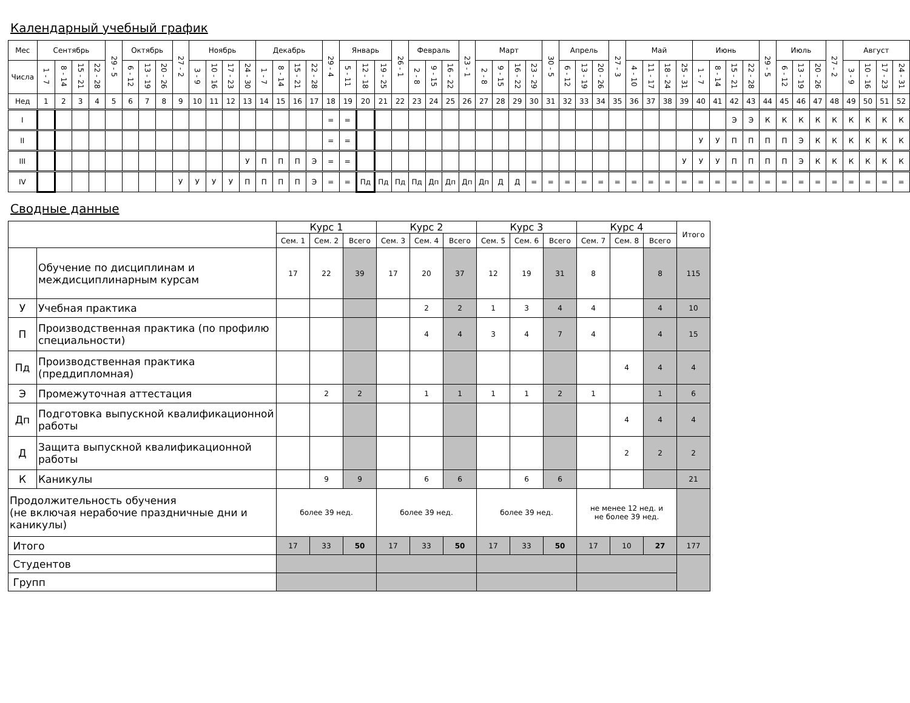Календарный учебный график
| Мес | Сентябрь | | | | 29 - 5 | Октябрь | | | 27 - 2 | Ноябрь | | | | Декабрь | | | | 29 - 4 | Январь | | | 26 - 1 | Февраль | | | 23 - 1 | Март | | | | 30 - 5 | Апрель | | | 27 - 3 | Май | | | | Июнь | | | | 29 - 5 | Июль | | | 27 - 2 | Август | | | |
| --- | --- | --- | --- | --- | --- | --- | --- | --- | --- | --- | --- | --- | --- | --- | --- | --- | --- | --- | --- | --- | --- | --- | --- | --- | --- | --- | --- | --- | --- | --- | --- | --- | --- | --- | --- | --- | --- | --- | --- | --- | --- | --- | --- | --- | --- | --- | --- | --- | --- | --- | --- | --- |
| Числа | 1 - 7 | 8 - 14 | 15 - 21 | 22 - 28 | | 6 - 12 | 13 - 19 | 20 - 26 | | 3 - 9 | 10 - 16 | 17 - 23 | 24 - 30 | 1 - 7 | 8 - 14 | 15 - 21 | 22 - 28 | | 5 - 11 | 12 - 18 | 19 - 25 | | 2 - 8 | 9 - 15 | 16 - 22 | | 2 - 8 | 9 - 15 | 16 - 22 | 23 - 29 | | 6 - 12 | 13 - 19 | 20 - 26 | | 4 - 10 | 11 - 17 | 18 - 24 | 25 - 31 | 1 - 7 | 8 - 14 | 15 - 21 | 22 - 28 | | 6 - 12 | 13 - 19 | 20 - 26 | | 3 - 9 | 10 - 16 | 17 - 23 | 24 - 31 |
| Нед | 1 | 2 | 3 | 4 | 5 | 6 | 7 | 8 | 9 | 10 | 11 | 12 | 13 | 14 | 15 | 16 | 17 | 18 | 19 | 20 | 21 | 22 | 23 | 24 | 25 | 26 | 27 | 28 | 29 | 30 | 31 | 32 | 33 | 34 | 35 | 36 | 37 | 38 | 39 | 40 | 41 | 42 | 43 | 44 | 45 | 46 | 47 | 48 | 49 | 50 | 51 | 52 |
| I | | | | | | | | | | | | | | | | | | = | = | | | | | | | | | | | | | | | | | | | | | | | Э | Э | К | К | К | К | К | К | К | К | К |
| II | | | | | | | | | | | | | | | | | | = | = | | | | | | | | | | | | | | | | | | | | | У | У | П | П | П | П | Э | К | К | К | К | К | К |
| III | | | | | | | | | | | | | У | П | П | П | Э | = | = | | | | | | | | | | | | | | | | | | | | У | У | У | П | П | П | П | Э | К | К | К | К | К | К |
| IV | | | | | | | | | У | У | У | У | П | П | П | П | Э | = | = | Пд | Пд | Пд | Пд | Дп | Дп | Дп | Дп | Д | Д | = | = | = | = | = | = | = | = | = | = | = | = | = | = | = | = | = | = | = | = | = | = | = |
Сводные данные
| | | Курс 1 | | | Курс 2 | | | Курс 3 | | | Курс 4 | | | Итого |
| --- | --- | --- | --- | --- | --- | --- | --- | --- | --- | --- | --- | --- | --- | --- |
| | | Сем. 1 | Сем. 2 | Всего | Сем. 3 | Сем. 4 | Всего | Сем. 5 | Сем. 6 | Всего | Сем. 7 | Сем. 8 | Всего | |
| | Обучение по дисциплинам и междисциплинарным курсам | 17 | 22 | 39 | 17 | 20 | 37 | 12 | 19 | 31 | 8 | | 8 | 115 |
| У | Учебная практика | | | | | 2 | 2 | 1 | 3 | 4 | 4 | | 4 | 10 |
| П | Производственная практика (по профилю специальности) | | | | | 4 | 4 | 3 | 4 | 7 | 4 | | 4 | 15 |
| Пд | Производственная практика (преддипломная) | | | | | | | | | | | 4 | 4 | 4 |
| Э | Промежуточная аттестация | | 2 | 2 | | 1 | 1 | 1 | 1 | 2 | 1 | | 1 | 6 |
| Дп | Подготовка выпускной квалификационной работы | | | | | | | | | | | 4 | 4 | 4 |
| Д | Защита выпускной квалификационной работы | | | | | | | | | | | 2 | 2 | 2 |
| К | Каникулы | | 9 | 9 | | 6 | 6 | | 6 | 6 | | | | 21 |
| Продолжительность обучения (не включая нерабочие праздничные дни и каникулы) | | более 39 нед. | | | более 39 нед. | | | более 39 нед. | | | не менее 12 нед. и не более 39 нед. | | | |
| Итого | | 17 | 33 | 50 | 17 | 33 | 50 | 17 | 33 | 50 | 17 | 10 | 27 | 177 |
| Студентов | | | | | | | | | | | | | | |
| Групп | | | | | | | | | | | | | | |